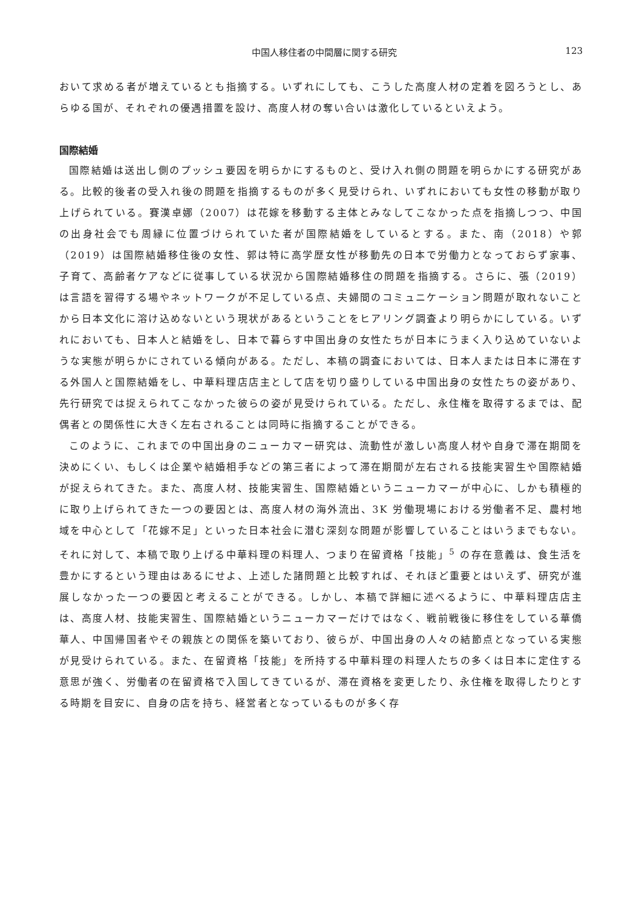中国人移住者の中間層に関する研究 123
おいて求める者が増えているとも指摘する。いずれにしても、こうした高度人材の定着を図ろうとし、あらゆる国が、それぞれの優遇措置を設け、高度人材の奪い合いは激化しているといえよう。
国際結婚
国際結婚は送出し側のプッシュ要因を明らかにするものと、受け入れ側の問題を明らかにする研究がある。比較的後者の受入れ後の問題を指摘するものが多く見受けられ、いずれにおいても女性の移動が取り上げられている。賽漢卓娜（2007）は花嫁を移動する主体とみなしてこなかった点を指摘しつつ、中国の出身社会でも周縁に位置づけられていた者が国際結婚をしているとする。また、南（2018）や郭（2019）は国際結婚移住後の女性、郭は特に高学歴女性が移動先の日本で労働力となっておらず家事、子育て、高齢者ケアなどに従事している状況から国際結婚移住の問題を指摘する。さらに、張（2019）は言語を習得する場やネットワークが不足している点、夫婦間のコミュニケーション問題が取れないことから日本文化に溶け込めないという現状があるということをヒアリング調査より明らかにしている。いずれにおいても、日本人と結婚をし、日本で暮らす中国出身の女性たちが日本にうまく入り込めていないような実態が明らかにされている傾向がある。ただし、本稿の調査においては、日本人または日本に滞在する外国人と国際結婚をし、中華料理店店主として店を切り盛りしている中国出身の女性たちの姿があり、先行研究では捉えられてこなかった彼らの姿が見受けられている。ただし、永住権を取得するまでは、配偶者との関係性に大きく左右されることは同時に指摘することができる。
このように、これまでの中国出身のニューカマー研究は、流動性が激しい高度人材や自身で滞在期間を決めにくい、もしくは企業や結婚相手などの第三者によって滞在期間が左右される技能実習生や国際結婚が捉えられてきた。また、高度人材、技能実習生、国際結婚というニューカマーが中心に、しかも積極的に取り上げられてきた一つの要因とは、高度人材の海外流出、3K 労働現場における労働者不足、農村地域を中心として「花嫁不足」といった日本社会に潜む深刻な問題が影響していることはいうまでもない。それに対して、本稿で取り上げる中華料理の料理人、つまり在留資格「技能」<sup>5</sup> の存在意義は、食生活を豊かにするという理由はあるにせよ、上述した諸問題と比較すれば、それほど重要とはいえず、研究が進展しなかった一つの要因と考えることができる。しかし、本稿で詳細に述べるように、中華料理店店主は、高度人材、技能実習生、国際結婚というニューカマーだけではなく、戦前戦後に移住をしている華僑華人、中国帰国者やその親族との関係を築いており、彼らが、中国出身の人々の結節点となっている実態が見受けられている。また、在留資格「技能」を所持する中華料理の料理人たちの多くは日本に定住する意思が強く、労働者の在留資格で入国してきているが、滞在資格を変更したり、永住権を取得したりとする時期を目安に、自身の店を持ち、経営者となっているものが多く存